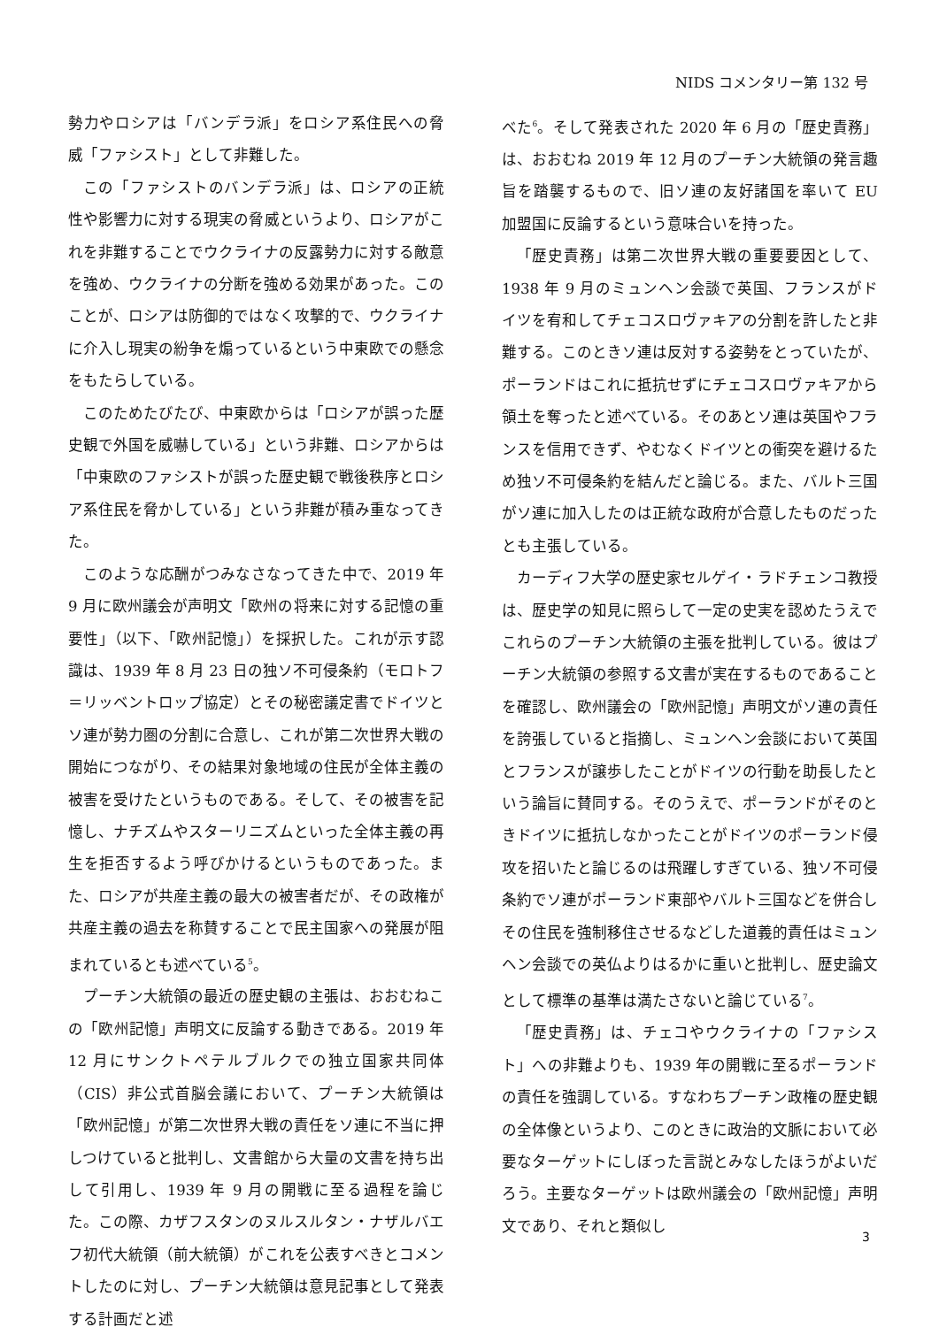NIDS コメンタリー第 132 号
勢力やロシアは「バンデラ派」をロシア系住民への脅威「ファシスト」として非難した。
この「ファシストのバンデラ派」は、ロシアの正統性や影響力に対する現実の脅威というより、ロシアがこれを非難することでウクライナの反露勢力に対する敵意を強め、ウクライナの分断を強める効果があった。このことが、ロシアは防御的ではなく攻撃的で、ウクライナに介入し現実の紛争を煽っているという中東欧での懸念をもたらしている。
このためたびたび、中東欧からは「ロシアが誤った歴史観で外国を威嚇している」という非難、ロシアからは「中東欧のファシストが誤った歴史観で戦後秩序とロシア系住民を脅かしている」という非難が積み重なってきた。
このような応酬がつみなさなってきた中で、2019 年 9 月に欧州議会が声明文「欧州の将来に対する記憶の重要性」（以下、「欧州記憶」）を採択した。これが示す認識は、1939 年 8 月 23 日の独ソ不可侵条約（モロトフ＝リッベントロップ協定）とその秘密議定書でドイツとソ連が勢力圏の分割に合意し、これが第二次世界大戦の開始につながり、その結果対象地域の住民が全体主義の被害を受けたというものである。そして、その被害を記憶し、ナチズムやスターリニズムといった全体主義の再生を拒否するよう呼びかけるというものであった。また、ロシアが共産主義の最大の被害者だが、その政権が共産主義の過去を称賛することで民主国家への発展が阻まれているとも述べている<sup>5</sup>。
プーチン大統領の最近の歴史観の主張は、おおむねこの「欧州記憶」声明文に反論する動きである。2019 年 12 月にサンクトペテルブルクでの独立国家共同体（CIS）非公式首脳会議において、プーチン大統領は「欧州記憶」が第二次世界大戦の責任をソ連に不当に押しつけていると批判し、文書館から大量の文書を持ち出して引用し、1939 年 9 月の開戦に至る過程を論じた。この際、カザフスタンのヌルスルタン・ナザルバエフ初代大統領（前大統領）がこれを公表すべきとコメントしたのに対し、プーチン大統領は意見記事として発表する計画だと述
べた<sup>6</sup>。そして発表された 2020 年 6 月の「歴史責務」は、おおむね 2019 年 12 月のプーチン大統領の発言趣旨を踏襲するもので、旧ソ連の友好諸国を率いて EU 加盟国に反論するという意味合いを持った。
「歴史責務」は第二次世界大戦の重要要因として、1938 年 9 月のミュンヘン会談で英国、フランスがドイツを宥和してチェコスロヴァキアの分割を許したと非難する。このときソ連は反対する姿勢をとっていたが、ポーランドはこれに抵抗せずにチェコスロヴァキアから領土を奪ったと述べている。そのあとソ連は英国やフランスを信用できず、やむなくドイツとの衝突を避けるため独ソ不可侵条約を結んだと論じる。また、バルト三国がソ連に加入したのは正統な政府が合意したものだったとも主張している。
カーディフ大学の歴史家セルゲイ・ラドチェンコ教授は、歴史学の知見に照らして一定の史実を認めたうえでこれらのプーチン大統領の主張を批判している。彼はプーチン大統領の参照する文書が実在するものであることを確認し、欧州議会の「欧州記憶」声明文がソ連の責任を誇張していると指摘し、ミュンヘン会談において英国とフランスが譲歩したことがドイツの行動を助長したという論旨に賛同する。そのうえで、ポーランドがそのときドイツに抵抗しなかったことがドイツのポーランド侵攻を招いたと論じるのは飛躍しすぎている、独ソ不可侵条約でソ連がポーランド東部やバルト三国などを併合しその住民を強制移住させるなどした道義的責任はミュンヘン会談での英仏よりはるかに重いと批判し、歴史論文として標準の基準は満たさないと論じている<sup>7</sup>。
「歴史責務」は、チェコやウクライナの「ファシスト」への非難よりも、1939 年の開戦に至るポーランドの責任を強調している。すなわちプーチン政権の歴史観の全体像というより、このときに政治的文脈において必要なターゲットにしぼった言説とみなしたほうがよいだろう。主要なターゲットは欧州議会の「欧州記憶」声明文であり、それと類似し
3